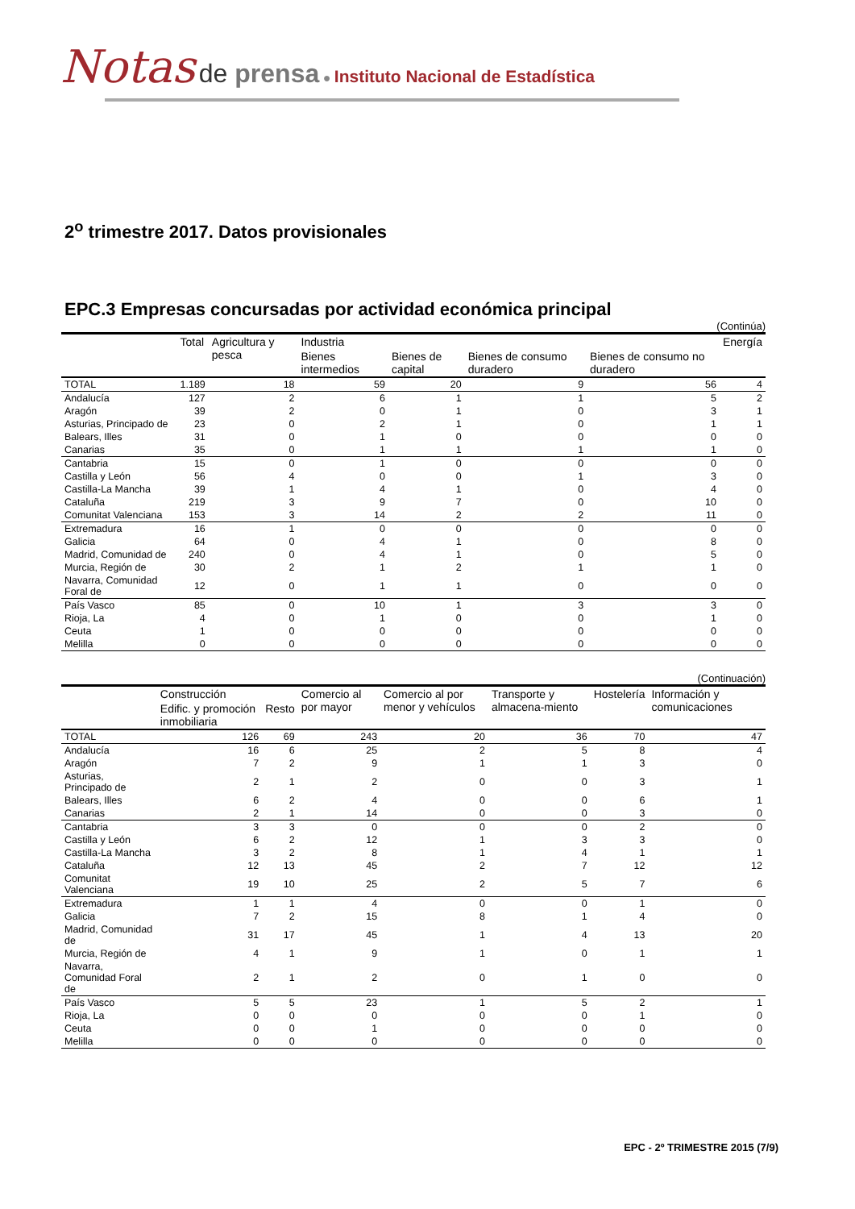Notas de prensa ● Instituto Nacional de Estadística
2<sup>o</sup> trimestre 2017. Datos provisionales
EPC.3 Empresas concursadas por actividad económica principal
(Continúa)
| | Total | Agricultura y pesca | Industria | | | | Energía |
| --- | --- | --- | --- | --- | --- | --- | --- |
| | | | Bienes intermedios | Bienes de capital | Bienes de consumo duradero | Bienes de consumo no duradero | |
| TOTAL | 1.189 | 18 | 59 | 20 | 9 | 56 | 4 |
| Andalucía | 127 | 2 | 6 | 1 | 1 | 5 | 2 |
| Aragón | 39 | 2 | 0 | 1 | 0 | 3 | 1 |
| Asturias, Principado de | 23 | 0 | 2 | 1 | 0 | 1 | 1 |
| Balears, Illes | 31 | 0 | 1 | 0 | 0 | 0 | 0 |
| Canarias | 35 | 0 | 1 | 1 | 1 | 1 | 0 |
| Cantabria | 15 | 0 | 1 | 0 | 0 | 0 | 0 |
| Castilla y León | 56 | 4 | 0 | 0 | 1 | 3 | 0 |
| Castilla-La Mancha | 39 | 1 | 4 | 1 | 0 | 4 | 0 |
| Cataluña | 219 | 3 | 9 | 7 | 0 | 10 | 0 |
| Comunitat Valenciana | 153 | 3 | 14 | 2 | 2 | 11 | 0 |
| Extremadura | 16 | 1 | 0 | 0 | 0 | 0 | 0 |
| Galicia | 64 | 0 | 4 | 1 | 0 | 8 | 0 |
| Madrid, Comunidad de | 240 | 0 | 4 | 1 | 0 | 5 | 0 |
| Murcia, Región de | 30 | 2 | 1 | 2 | 1 | 1 | 0 |
| Navarra, Comunidad Foral de | 12 | 0 | 1 | 1 | 0 | 0 | 0 |
| País Vasco | 85 | 0 | 10 | 1 | 3 | 3 | 0 |
| Rioja, La | 4 | 0 | 1 | 0 | 0 | 1 | 0 |
| Ceuta | 1 | 0 | 0 | 0 | 0 | 0 | 0 |
| Melilla | 0 | 0 | 0 | 0 | 0 | 0 | 0 |
(Continuación)
| | Construcción | | Comercio al por mayor | Comercio al por menor y vehículos | Transporte y almacena-miento | Hostelería | Información y comunicaciones |
| --- | --- | --- | --- | --- | --- | --- | --- |
| | Edific. y promoción inmobiliaria | Resto | | | | | |
| TOTAL | 126 | 69 | 243 | 20 | 36 | 70 | 47 |
| Andalucía | 16 | 6 | 25 | 2 | 5 | 8 | 4 |
| Aragón | 7 | 2 | 9 | 1 | 1 | 3 | 0 |
| Asturias, Principado de | 2 | 1 | 2 | 0 | 0 | 3 | 1 |
| Balears, Illes | 6 | 2 | 4 | 0 | 0 | 6 | 1 |
| Canarias | 2 | 1 | 14 | 0 | 0 | 3 | 0 |
| Cantabria | 3 | 3 | 0 | 0 | 0 | 2 | 0 |
| Castilla y León | 6 | 2 | 12 | 1 | 3 | 3 | 0 |
| Castilla-La Mancha | 3 | 2 | 8 | 1 | 4 | 1 | 1 |
| Cataluña | 12 | 13 | 45 | 2 | 7 | 12 | 12 |
| Comunitat Valenciana | 19 | 10 | 25 | 2 | 5 | 7 | 6 |
| Extremadura | 1 | 1 | 4 | 0 | 0 | 1 | 0 |
| Galicia | 7 | 2 | 15 | 8 | 1 | 4 | 0 |
| Madrid, Comunidad de | 31 | 17 | 45 | 1 | 4 | 13 | 20 |
| Murcia, Región de | 4 | 1 | 9 | 1 | 0 | 1 | 1 |
| Navarra, Comunidad Foral de | 2 | 1 | 2 | 0 | 1 | 0 | 0 |
| País Vasco | 5 | 5 | 23 | 1 | 5 | 2 | 1 |
| Rioja, La | 0 | 0 | 0 | 0 | 0 | 1 | 0 |
| Ceuta | 0 | 0 | 1 | 0 | 0 | 0 | 0 |
| Melilla | 0 | 0 | 0 | 0 | 0 | 0 | 0 |
EPC - 2º TRIMESTRE 2015 (7/9)